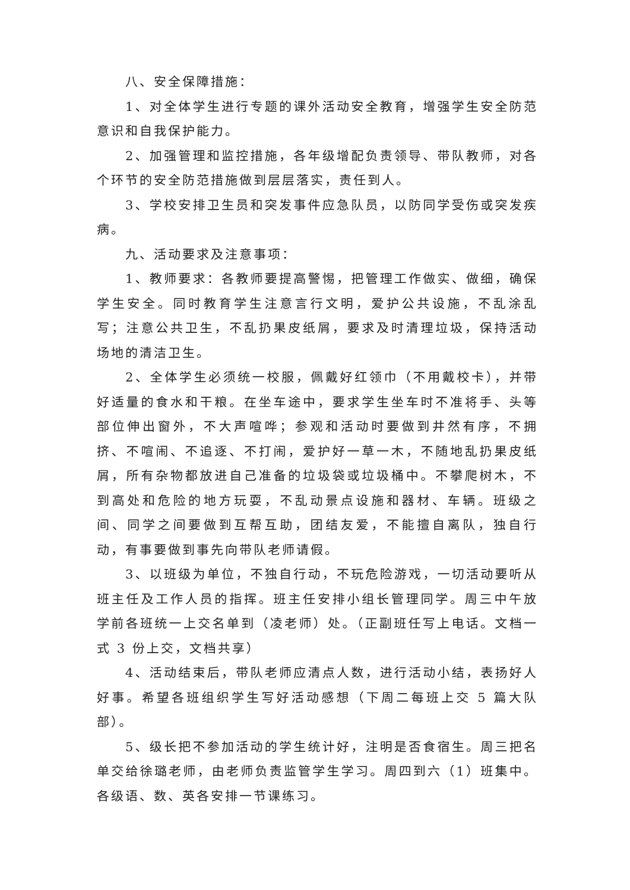八、安全保障措施：
1、对全体学生进行专题的课外活动安全教育，增强学生安全防范意识和自我保护能力。
2、加强管理和监控措施，各年级增配负责领导、带队教师，对各个环节的安全防范措施做到层层落实，责任到人。
3、学校安排卫生员和突发事件应急队员，以防同学受伤或突发疾病。
九、活动要求及注意事项：
1、教师要求：各教师要提高警惕，把管理工作做实、做细，确保学生安全。同时教育学生注意言行文明，爱护公共设施，不乱涂乱写；注意公共卫生，不乱扔果皮纸屑，要求及时清理垃圾，保持活动场地的清洁卫生。
2、全体学生必须统一校服，佩戴好红领巾（不用戴校卡），并带好适量的食水和干粮。在坐车途中，要求学生坐车时不准将手、头等部位伸出窗外，不大声喧哗；参观和活动时要做到井然有序，不拥挤、不喧闹、不追逐、不打闹，爱护好一草一木，不随地乱扔果皮纸屑，所有杂物都放进自己准备的垃圾袋或垃圾桶中。不攀爬树木，不到高处和危险的地方玩耍，不乱动景点设施和器材、车辆。班级之间、同学之间要做到互帮互助，团结友爱，不能擅自离队，独自行动，有事要做到事先向带队老师请假。
3、以班级为单位，不独自行动，不玩危险游戏，一切活动要听从班主任及工作人员的指挥。班主任安排小组长管理同学。周三中午放学前各班统一上交名单到（凌老师）处。（正副班任写上电话。文档一式 3 份上交，文档共享）
4、活动结束后，带队老师应清点人数，进行活动小结，表扬好人好事。希望各班组织学生写好活动感想（下周二每班上交 5 篇大队部）。
5、级长把不参加活动的学生统计好，注明是否食宿生。周三把名单交给徐璐老师，由老师负责监管学生学习。周四到六（1）班集中。各级语、数、英各安排一节课练习。